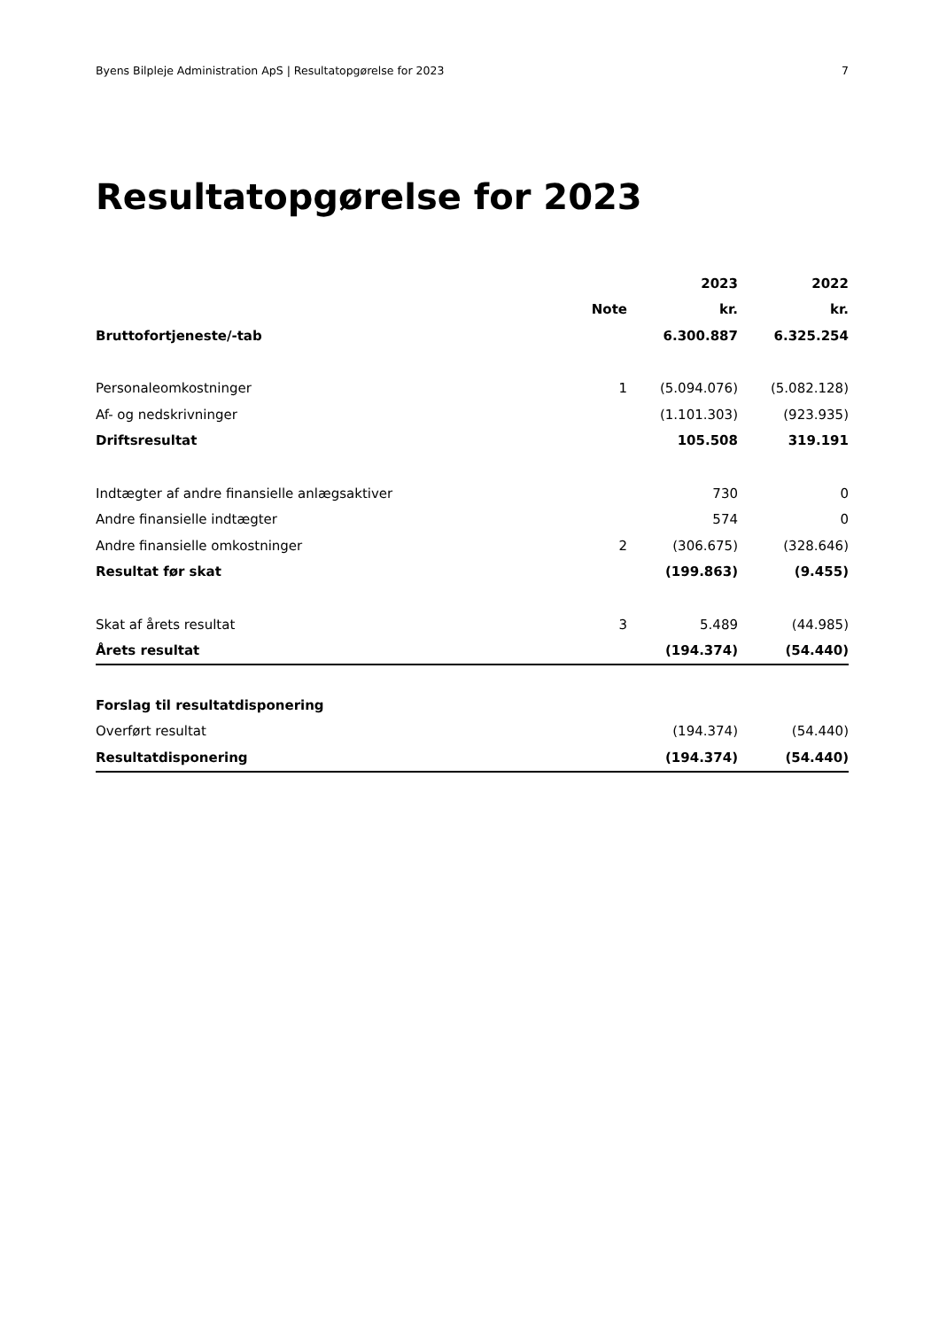Byens Bilpleje Administration ApS | Resultatopgørelse for 2023 7
Resultatopgørelse for 2023
| | | 2023 | 2022 |
| --- | --- | --- | --- |
| | Note | kr. | kr. |
| Bruttofortjeneste/-tab | | 6.300.887 | 6.325.254 |
| Personaleomkostninger | 1 | (5.094.076) | (5.082.128) |
| Af- og nedskrivninger | | (1.101.303) | (923.935) |
| Driftsresultat | | 105.508 | 319.191 |
| Indtægter af andre finansielle anlægsaktiver | | 730 | 0 |
| Andre finansielle indtægter | | 574 | 0 |
| Andre finansielle omkostninger | 2 | (306.675) | (328.646) |
| Resultat før skat | | (199.863) | (9.455) |
| Skat af årets resultat | 3 | 5.489 | (44.985) |
| Årets resultat | | (194.374) | (54.440) |
| Forslag til resultatdisponering | | | |
| Overført resultat | | (194.374) | (54.440) |
| Resultatdisponering | | (194.374) | (54.440) |